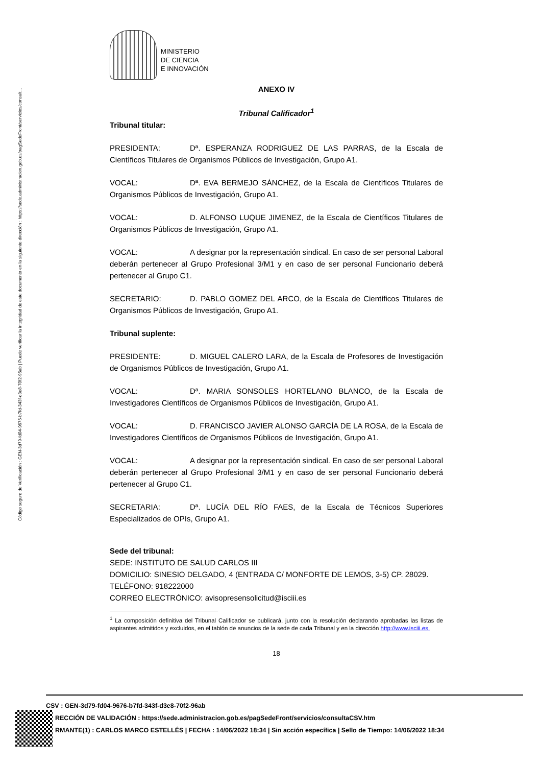Código seguro de Verificación : GEN-3d79-fd04-9676-b7fd-343f-d3e8-70f2-96ab | Puede verificar la integridad de este documento en la siguiente dirección : https://sede.administracion.gob.es/pagSedeFront/servicios/consult...
MINISTERIO
DE CIENCIA
E INNOVACIÓN
ANEXO IV
Tribunal Calificador<sup>1</sup>
Tribunal titular:
PRESIDENTA: Dª. ESPERANZA RODRIGUEZ DE LAS PARRAS, de la Escala de Científicos Titulares de Organismos Públicos de Investigación, Grupo A1.
VOCAL: Dª. EVA BERMEJO SÁNCHEZ, de la Escala de Científicos Titulares de Organismos Públicos de Investigación, Grupo A1.
VOCAL: D. ALFONSO LUQUE JIMENEZ, de la Escala de Científicos Titulares de Organismos Públicos de Investigación, Grupo A1.
VOCAL: A designar por la representación sindical. En caso de ser personal Laboral deberán pertenecer al Grupo Profesional 3/M1 y en caso de ser personal Funcionario deberá pertenecer al Grupo C1.
SECRETARIO: D. PABLO GOMEZ DEL ARCO, de la Escala de Científicos Titulares de Organismos Públicos de Investigación, Grupo A1.
Tribunal suplente:
PRESIDENTE: D. MIGUEL CALERO LARA, de la Escala de Profesores de Investigación de Organismos Públicos de Investigación, Grupo A1.
VOCAL: Dª. MARIA SONSOLES HORTELANO BLANCO, de la Escala de Investigadores Científicos de Organismos Públicos de Investigación, Grupo A1.
VOCAL: D. FRANCISCO JAVIER ALONSO GARCÍA DE LA ROSA, de la Escala de Investigadores Científicos de Organismos Públicos de Investigación, Grupo A1.
VOCAL: A designar por la representación sindical. En caso de ser personal Laboral deberán pertenecer al Grupo Profesional 3/M1 y en caso de ser personal Funcionario deberá pertenecer al Grupo C1.
SECRETARIA: Dª. LUCÍA DEL RÍO FAES, de la Escala de Técnicos Superiores Especializados de OPIs, Grupo A1.
Sede del tribunal:
SEDE: INSTITUTO DE SALUD CARLOS III
DOMICILIO: SINESIO DELGADO, 4 (ENTRADA C/ MONFORTE DE LEMOS, 3-5) CP. 28029.
TELÉFONO: 918222000
CORREO ELECTRÓNICO: avisopresensolicitud@isciii.es
<sup>1</sup> La composición definitiva del Tribunal Calificador se publicará, junto con la resolución declarando aprobadas las listas de aspirantes admitidos y excluidos, en el tablón de anuncios de la sede de cada Tribunal y en la dirección http://www.isciii.es.
18
CSV : GEN-3d79-fd04-9676-b7fd-343f-d3e8-70f2-96ab
RECCIÓN DE VALIDACIÓN : https://sede.administracion.gob.es/pagSedeFront/servicios/consultaCSV.htm
RMANTE(1) : CARLOS MARCO ESTELLÉS | FECHA : 14/06/2022 18:34 | Sin acción específica | Sello de Tiempo: 14/06/2022 18:34